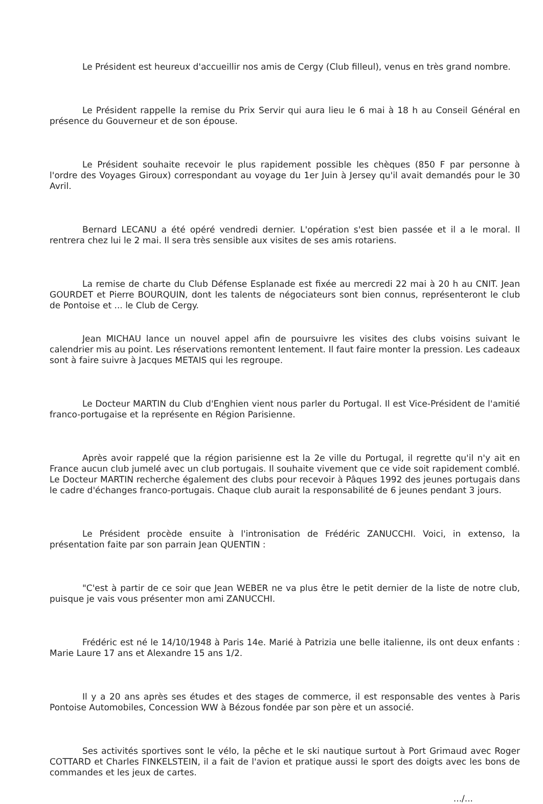Le Président est heureux d'accueillir nos amis de Cergy (Club filleul), venus en très grand nombre.
Le Président rappelle la remise du Prix Servir qui aura lieu le 6 mai à 18 h au Conseil Général en présence du Gouverneur et de son épouse.
Le Président souhaite recevoir le plus rapidement possible les chèques (850 F par personne à l'ordre des Voyages Giroux) correspondant au voyage du 1er Juin à Jersey qu'il avait demandés pour le 30 Avril.
Bernard LECANU a été opéré vendredi dernier. L'opération s'est bien passée et il a le moral. Il rentrera chez lui le 2 mai. Il sera très sensible aux visites de ses amis rotariens.
La remise de charte du Club Défense Esplanade est fixée au mercredi 22 mai à 20 h au CNIT. Jean GOURDET et Pierre BOURQUIN, dont les talents de négociateurs sont bien connus, représenteront le club de Pontoise et ... le Club de Cergy.
Jean MICHAU lance un nouvel appel afin de poursuivre les visites des clubs voisins suivant le calendrier mis au point. Les réservations remontent lentement. Il faut faire monter la pression. Les cadeaux sont à faire suivre à Jacques METAIS qui les regroupe.
Le Docteur MARTIN du Club d'Enghien vient nous parler du Portugal. Il est Vice-Président de l'amitié franco-portugaise et la représente en Région Parisienne.
Après avoir rappelé que la région parisienne est la 2e ville du Portugal, il regrette qu'il n'y ait en France aucun club jumelé avec un club portugais. Il souhaite vivement que ce vide soit rapidement comblé. Le Docteur MARTIN recherche également des clubs pour recevoir à Pâques 1992 des jeunes portugais dans le cadre d'échanges franco-portugais. Chaque club aurait la responsabilité de 6 jeunes pendant 3 jours.
Le Président procède ensuite à l'intronisation de Frédéric ZANUCCHI. Voici, in extenso, la présentation faite par son parrain Jean QUENTIN :
"C'est à partir de ce soir que Jean WEBER ne va plus être le petit dernier de la liste de notre club, puisque je vais vous présenter mon ami ZANUCCHI.
Frédéric est né le 14/10/1948 à Paris 14e. Marié à Patrizia une belle italienne, ils ont deux enfants : Marie Laure 17 ans et Alexandre 15 ans 1/2.
Il y a 20 ans après ses études et des stages de commerce, il est responsable des ventes à Paris Pontoise Automobiles, Concession WW à Bézous fondée par son père et un associé.
Ses activités sportives sont le vélo, la pêche et le ski nautique surtout à Port Grimaud avec Roger COTTARD et Charles FINKELSTEIN, il a fait de l'avion et pratique aussi le sport des doigts avec les bons de commandes et les jeux de cartes.
.../...